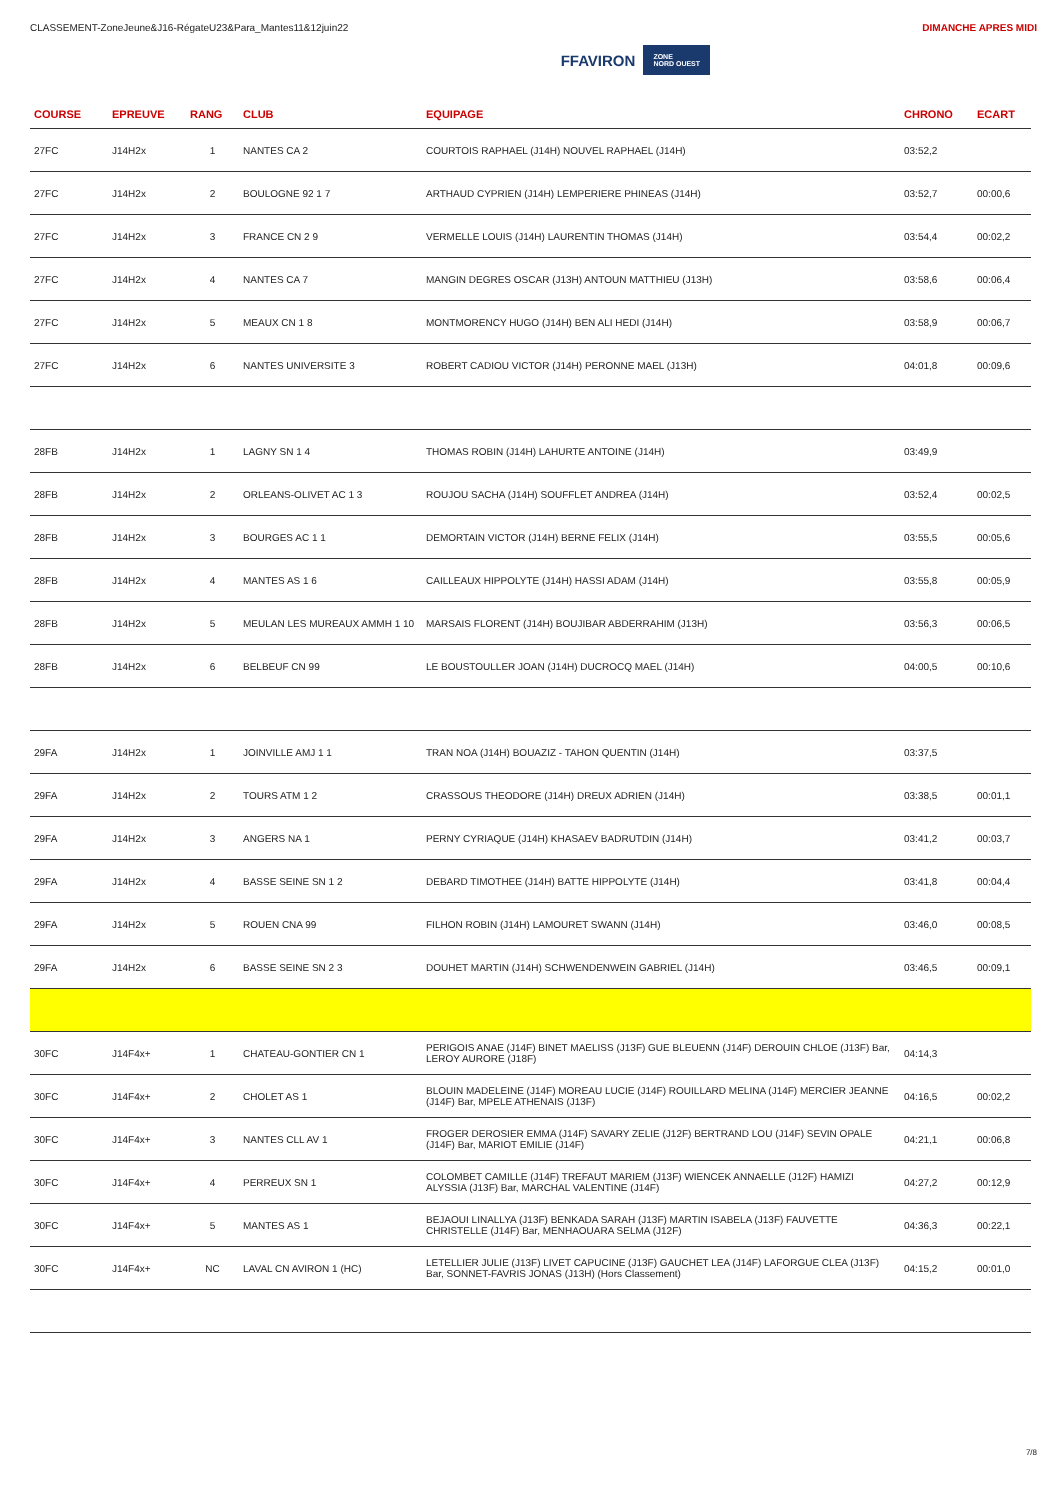CLASSEMENT-ZoneJeune&J16-RégateU23&Para_Mantes11&12juin22
FFAVIRON ZONE
NORD OUEST
DIMANCHE APRES MIDI
| COURSE | EPREUVE | RANG | CLUB | EQUIPAGE | CHRONO | ECART |
| --- | --- | --- | --- | --- | --- | --- |
| 27FC | J14H2x | 1 | NANTES CA 2 | COURTOIS RAPHAEL (J14H) NOUVEL RAPHAEL (J14H) | 03:52,2 | |
| 27FC | J14H2x | 2 | BOULOGNE 92 1 7 | ARTHAUD CYPRIEN (J14H) LEMPERIERE PHINEAS (J14H) | 03:52,7 | 00:00,6 |
| 27FC | J14H2x | 3 | FRANCE CN 2 9 | VERMELLE LOUIS (J14H) LAURENTIN THOMAS (J14H) | 03:54,4 | 00:02,2 |
| 27FC | J14H2x | 4 | NANTES CA 7 | MANGIN DEGRES OSCAR (J13H) ANTOUN MATTHIEU (J13H) | 03:58,6 | 00:06,4 |
| 27FC | J14H2x | 5 | MEAUX CN 1 8 | MONTMORENCY HUGO (J14H) BEN ALI HEDI (J14H) | 03:58,9 | 00:06,7 |
| 27FC | J14H2x | 6 | NANTES UNIVERSITE 3 | ROBERT CADIOU VICTOR (J14H) PERONNE MAEL (J13H) | 04:01,8 | 00:09,6 |
| 28FB | J14H2x | 1 | LAGNY SN 1 4 | THOMAS ROBIN (J14H) LAHURTE ANTOINE (J14H) | 03:49,9 | |
| 28FB | J14H2x | 2 | ORLEANS-OLIVET AC 1 3 | ROUJOU SACHA (J14H) SOUFFLET ANDREA (J14H) | 03:52,4 | 00:02,5 |
| 28FB | J14H2x | 3 | BOURGES AC 1 1 | DEMORTAIN VICTOR (J14H) BERNE FELIX (J14H) | 03:55,5 | 00:05,6 |
| 28FB | J14H2x | 4 | MANTES AS 1 6 | CAILLEAUX HIPPOLYTE (J14H) HASSI ADAM (J14H) | 03:55,8 | 00:05,9 |
| 28FB | J14H2x | 5 | MEULAN LES MUREAUX AMMH 1 10 | MARSAIS FLORENT (J14H) BOUJIBAR ABDERRAHIM (J13H) | 03:56,3 | 00:06,5 |
| 28FB | J14H2x | 6 | BELBEUF CN 99 | LE BOUSTOULLER JOAN (J14H) DUCROCQ MAEL (J14H) | 04:00,5 | 00:10,6 |
| 29FA | J14H2x | 1 | JOINVILLE AMJ 1 1 | TRAN NOA (J14H) BOUAZIZ - TAHON QUENTIN (J14H) | 03:37,5 | |
| 29FA | J14H2x | 2 | TOURS ATM 1 2 | CRASSOUS THEODORE (J14H) DREUX ADRIEN (J14H) | 03:38,5 | 00:01,1 |
| 29FA | J14H2x | 3 | ANGERS NA 1 | PERNY CYRIAQUE (J14H) KHASAEV BADRUTDIN (J14H) | 03:41,2 | 00:03,7 |
| 29FA | J14H2x | 4 | BASSE SEINE SN 1 2 | DEBARD TIMOTHEE (J14H) BATTE HIPPOLYTE (J14H) | 03:41,8 | 00:04,4 |
| 29FA | J14H2x | 5 | ROUEN CNA 99 | FILHON ROBIN (J14H) LAMOURET SWANN (J14H) | 03:46,0 | 00:08,5 |
| 29FA | J14H2x | 6 | BASSE SEINE SN 2 3 | DOUHET MARTIN (J14H) SCHWENDENWEIN GABRIEL (J14H) | 03:46,5 | 00:09,1 |
| 30FC | J14F4x+ | 1 | CHATEAU-GONTIER CN 1 | PERIGOIS ANAE (J14F) BINET MAELISS (J13F) GUE BLEUENN (J14F) DEROUIN CHLOE (J13F) Bar, LEROY AURORE (J18F) | 04:14,3 | |
| 30FC | J14F4x+ | 2 | CHOLET AS 1 | BLOUIN MADELEINE (J14F) MOREAU LUCIE (J14F) ROUILLARD MELINA (J14F) MERCIER JEANNE (J14F) Bar, MPELE ATHENAIS (J13F) | 04:16,5 | 00:02,2 |
| 30FC | J14F4x+ | 3 | NANTES CLL AV 1 | FROGER DEROSIER EMMA (J14F) SAVARY ZELIE (J12F) BERTRAND LOU (J14F) SEVIN OPALE (J14F) Bar, MARIOT EMILIE (J14F) | 04:21,1 | 00:06,8 |
| 30FC | J14F4x+ | 4 | PERREUX SN 1 | COLOMBET CAMILLE (J14F) TREFAUT MARIEM (J13F) WIENCEK ANNAELLE (J12F) HAMIZI ALYSSIA (J13F) Bar, MARCHAL VALENTINE (J14F) | 04:27,2 | 00:12,9 |
| 30FC | J14F4x+ | 5 | MANTES AS 1 | BEJAOUI LINALLYA (J13F) BENKADA SARAH (J13F) MARTIN ISABELA (J13F) FAUVETTE CHRISTELLE (J14F) Bar, MENHAOUARA SELMA (J12F) | 04:36,3 | 00:22,1 |
| 30FC | J14F4x+ | NC | LAVAL CN AVIRON 1 (HC) | LETELLIER JULIE (J13F) LIVET CAPUCINE (J13F) GAUCHET LEA (J14F) LAFORGUE CLEA (J13F) Bar, SONNET-FAVRIS JONAS (J13H) (Hors Classement) | 04:15,2 | 00:01,0 |
7/8